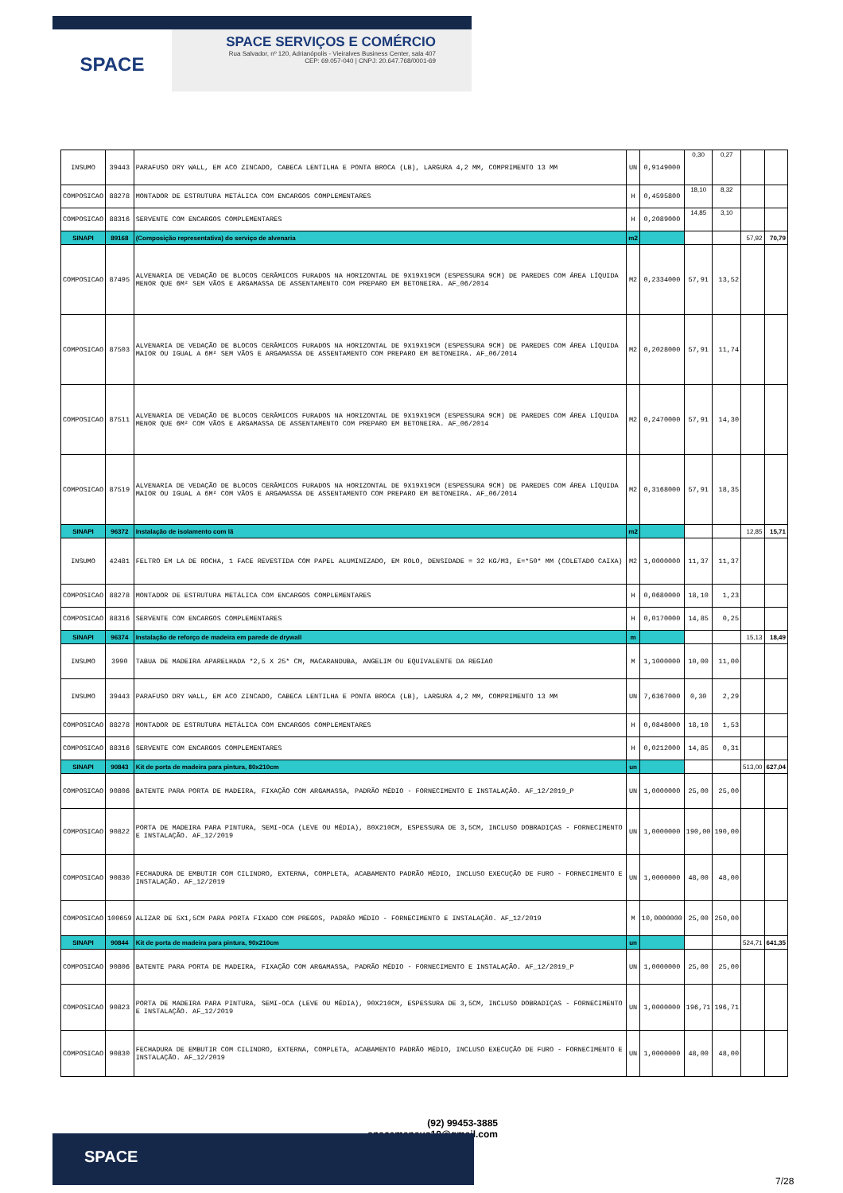SPACE
SPACE SERVIÇOS E COMÉRCIO
Rua Salvador, nº 120, Adrianópolis - Vieiralves Business Center, sala 407
CEP: 69.057-040 | CNPJ: 20.647.768/0001-69
| INSUMO | 39443 | PARAFUSO DRY WALL, EM ACO ZINCADO, CABECA LENTILHA E PONTA BROCA (LB), LARGURA 4,2 MM, COMPRIMENTO 13 MM | UN | 0,9149000 | 0,30 | 0,27 | | |
| COMPOSICAO | 88278 | MONTADOR DE ESTRUTURA METÁLICA COM ENCARGOS COMPLEMENTARES | H | 0,4595800 | 18,10 | 8,32 | | |
| COMPOSICAO | 88316 | SERVENTE COM ENCARGOS COMPLEMENTARES | H | 0,2089000 | 14,85 | 3,10 | | |
| SINAPI | 89168 | (Composição representativa) do serviço de alvenaria | m2 | | | | 57,92 | 70,79 |
| COMPOSICAO | 87495 | ALVENARIA DE VEDAÇÃO DE BLOCOS CERÂMICOS FURADOS NA HORIZONTAL DE 9X19X19CM (ESPESSURA 9CM) DE PAREDES COM ÁREA LÍQUIDA MENOR QUE 6M² SEM VÃOS E ARGAMASSA DE ASSENTAMENTO COM PREPARO EM BETONEIRA. AF_06/2014 | M2 | 0,2334000 | 57,91 | 13,52 | | |
| COMPOSICAO | 87503 | ALVENARIA DE VEDAÇÃO DE BLOCOS CERÂMICOS FURADOS NA HORIZONTAL DE 9X19X19CM (ESPESSURA 9CM) DE PAREDES COM ÁREA LÍQUIDA MAIOR OU IGUAL A 6M² SEM VÃOS E ARGAMASSA DE ASSENTAMENTO COM PREPARO EM BETONEIRA. AF_06/2014 | M2 | 0,2028000 | 57,91 | 11,74 | | |
| COMPOSICAO | 87511 | ALVENARIA DE VEDAÇÃO DE BLOCOS CERÂMICOS FURADOS NA HORIZONTAL DE 9X19X19CM (ESPESSURA 9CM) DE PAREDES COM ÁREA LÍQUIDA MENOR QUE 6M² COM VÃOS E ARGAMASSA DE ASSENTAMENTO COM PREPARO EM BETONEIRA. AF_06/2014 | M2 | 0,2470000 | 57,91 | 14,30 | | |
| COMPOSICAO | 87519 | ALVENARIA DE VEDAÇÃO DE BLOCOS CERÂMICOS FURADOS NA HORIZONTAL DE 9X19X19CM (ESPESSURA 9CM) DE PAREDES COM ÁREA LÍQUIDA MAIOR OU IGUAL A 6M² COM VÃOS E ARGAMASSA DE ASSENTAMENTO COM PREPARO EM BETONEIRA. AF_06/2014 | M2 | 0,3168000 | 57,91 | 18,35 | | |
| SINAPI | 96372 | Instalação de isolamento com lã | m2 | | | | 12,85 | 15,71 |
| INSUMO | 42481 | FELTRO EM LA DE ROCHA, 1 FACE REVESTIDA COM PAPEL ALUMINIZADO, EM ROLO, DENSIDADE = 32 KG/M3, E=*50* MM (COLETADO CAIXA) | M2 | 1,0000000 | 11,37 | 11,37 | | |
| COMPOSICAO | 88278 | MONTADOR DE ESTRUTURA METÁLICA COM ENCARGOS COMPLEMENTARES | H | 0,0680000 | 18,10 | 1,23 | | |
| COMPOSICAO | 88316 | SERVENTE COM ENCARGOS COMPLEMENTARES | H | 0,0170000 | 14,85 | 0,25 | | |
| SINAPI | 96374 | Instalação de reforço de madeira em parede de drywall | m | | | | 15,13 | 18,49 |
| INSUMO | 3990 | TABUA DE MADEIRA APARELHADA *2,5 X 25* CM, MACARANDUBA, ANGELIM OU EQUIVALENTE DA REGIAO | M | 1,1000000 | 10,00 | 11,00 | | |
| INSUMO | 39443 | PARAFUSO DRY WALL, EM ACO ZINCADO, CABECA LENTILHA E PONTA BROCA (LB), LARGURA 4,2 MM, COMPRIMENTO 13 MM | UN | 7,6367000 | 0,30 | 2,29 | | |
| COMPOSICAO | 88278 | MONTADOR DE ESTRUTURA METÁLICA COM ENCARGOS COMPLEMENTARES | H | 0,0848000 | 18,10 | 1,53 | | |
| COMPOSICAO | 88316 | SERVENTE COM ENCARGOS COMPLEMENTARES | H | 0,0212000 | 14,85 | 0,31 | | |
| SINAPI | 90843 | Kit de porta de madeira para pintura, 80x210cm | un | | | | 513,00 | 627,04 |
| COMPOSICAO | 90806 | BATENTE PARA PORTA DE MADEIRA, FIXAÇÃO COM ARGAMASSA, PADRÃO MÉDIO - FORNECIMENTO E INSTALAÇÃO. AF_12/2019_P | UN | 1,0000000 | 25,00 | 25,00 | | |
| COMPOSICAO | 90822 | PORTA DE MADEIRA PARA PINTURA, SEMI-OCA (LEVE OU MÉDIA), 80X210CM, ESPESSURA DE 3,5CM, INCLUSO DOBRADIÇAS - FORNECIMENTO E INSTALAÇÃO. AF_12/2019 | UN | 1,0000000 | 190,00 | 190,00 | | |
| COMPOSICAO | 90830 | FECHADURA DE EMBUTIR COM CILINDRO, EXTERNA, COMPLETA, ACABAMENTO PADRÃO MÉDIO, INCLUSO EXECUÇÃO DE FURO - FORNECIMENTO E INSTALAÇÃO. AF_12/2019 | UN | 1,0000000 | 48,00 | 48,00 | | |
| COMPOSICAO | 100659 | ALIZAR DE 5X1,5CM PARA PORTA FIXADO COM PREGOS, PADRÃO MÉDIO - FORNECIMENTO E INSTALAÇÃO. AF_12/2019 | M | 10,0000000 | 25,00 | 250,00 | | |
| SINAPI | 90844 | Kit de porta de madeira para pintura, 90x210cm | un | | | | 524,71 | 641,35 |
| COMPOSICAO | 90806 | BATENTE PARA PORTA DE MADEIRA, FIXAÇÃO COM ARGAMASSA, PADRÃO MÉDIO - FORNECIMENTO E INSTALAÇÃO. AF_12/2019_P | UN | 1,0000000 | 25,00 | 25,00 | | |
| COMPOSICAO | 90823 | PORTA DE MADEIRA PARA PINTURA, SEMI-OCA (LEVE OU MÉDIA), 90X210CM, ESPESSURA DE 3,5CM, INCLUSO DOBRADIÇAS - FORNECIMENTO E INSTALAÇÃO. AF_12/2019 | UN | 1,0000000 | 196,71 | 196,71 | | |
| COMPOSICAO | 90830 | FECHADURA DE EMBUTIR COM CILINDRO, EXTERNA, COMPLETA, ACABAMENTO PADRÃO MÉDIO, INCLUSO EXECUÇÃO DE FURO - FORNECIMENTO E INSTALAÇÃO. AF_12/2019 | UN | 1,0000000 | 48,00 | 48,00 | | |
(92) 99453-3885
spacemanaus10@gmail.com
SPACE
7/28